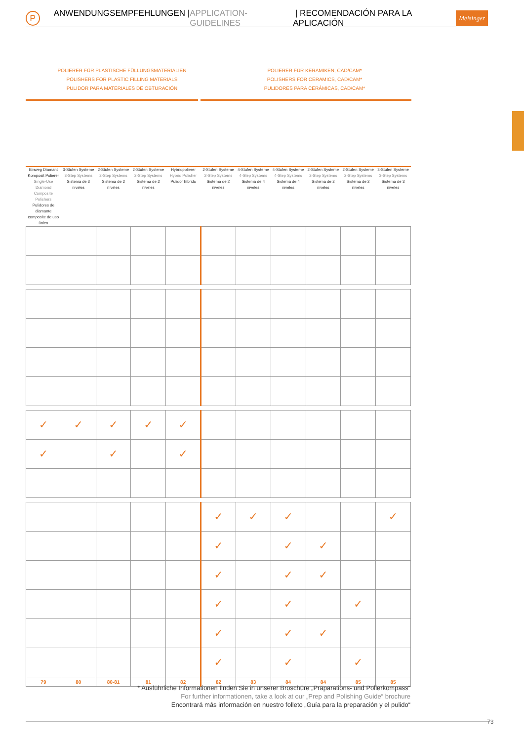P
ANWENDUNGSEMPFEHLUNGEN | APPLICATION-GUIDELINES | RECOMENDACIÓN PARA LA APLICACIÓN
Meisinger
POLIERER FÜR PLASTISCHE FÜLLUNGSMATERIALIEN
POLISHERS FOR PLASTIC FILLING MATERIALS
PULIDOR PARA MATERIALES DE OBTURACIÓN
POLIERER FÜR KERAMIKEN, CAD/CAM*
POLISHERS FOR CERAMICS, CAD/CAM*
PULIDORES PARA CERÁMICAS, CAD/CAM*
| Einweg Diamant Komposit Polierer Single-Use Diamond Composite Polishers Pulidores de diamante composite de uso único | 3-Stufen Systeme 3-Step Systems Sistema de 3 niveles | 2-Stufen Systeme 2-Step Systems Sistema de 2 niveles | 2-Stufen Systeme 2-Step Systems Sistema de 2 niveles | Hybridpolierer Hybrid Polisher Pulidor híbrido | 2-Stufen Systeme 2-Step Systems Sistema de 2 niveles | 4-Stufen Systeme 4-Step Systems Sistema de 4 niveles | 4-Stufen Systeme 4-Step Systems Sistema de 4 niveles | 2-Stufen Systeme 2-Step Systems Sistema de 2 niveles | 2-Stufen Systeme 2-Step Systems Sistema de 2 niveles | 3-Stufen Systeme 3-Step Systems Sistema de 3 niveles |
| --- | --- | --- | --- | --- | --- | --- | --- | --- | --- | --- |
| ✓ | ✓ | ✓ | ✓ | ✓ | | | | | | |
| ✓ | | ✓ | | ✓ | | | | | | |
| | | | | | ✓ | ✓ | ✓ | | | ✓ |
| | | | | | ✓ | | ✓ | ✓ | | |
| | | | | | ✓ | | ✓ | ✓ | | |
| | | | | | ✓ | | ✓ | | ✓ | |
| | | | | | ✓ | | ✓ | ✓ | | |
| | | | | | ✓ | | ✓ | | ✓ | |
| 79 | 80 | 80-81 | 81 | 82 | 82 | 83 | 84 | 84 | 85 | 85 |
* Ausführliche Informationen finden Sie in unserer Broschüre „Präparations- und Polierkompass“
For further informationen, take a look at our „Prep and Polishing Guide“ brochure
Encontrará más información en nuestro folleto „Guía para la preparación y el pulido“
73